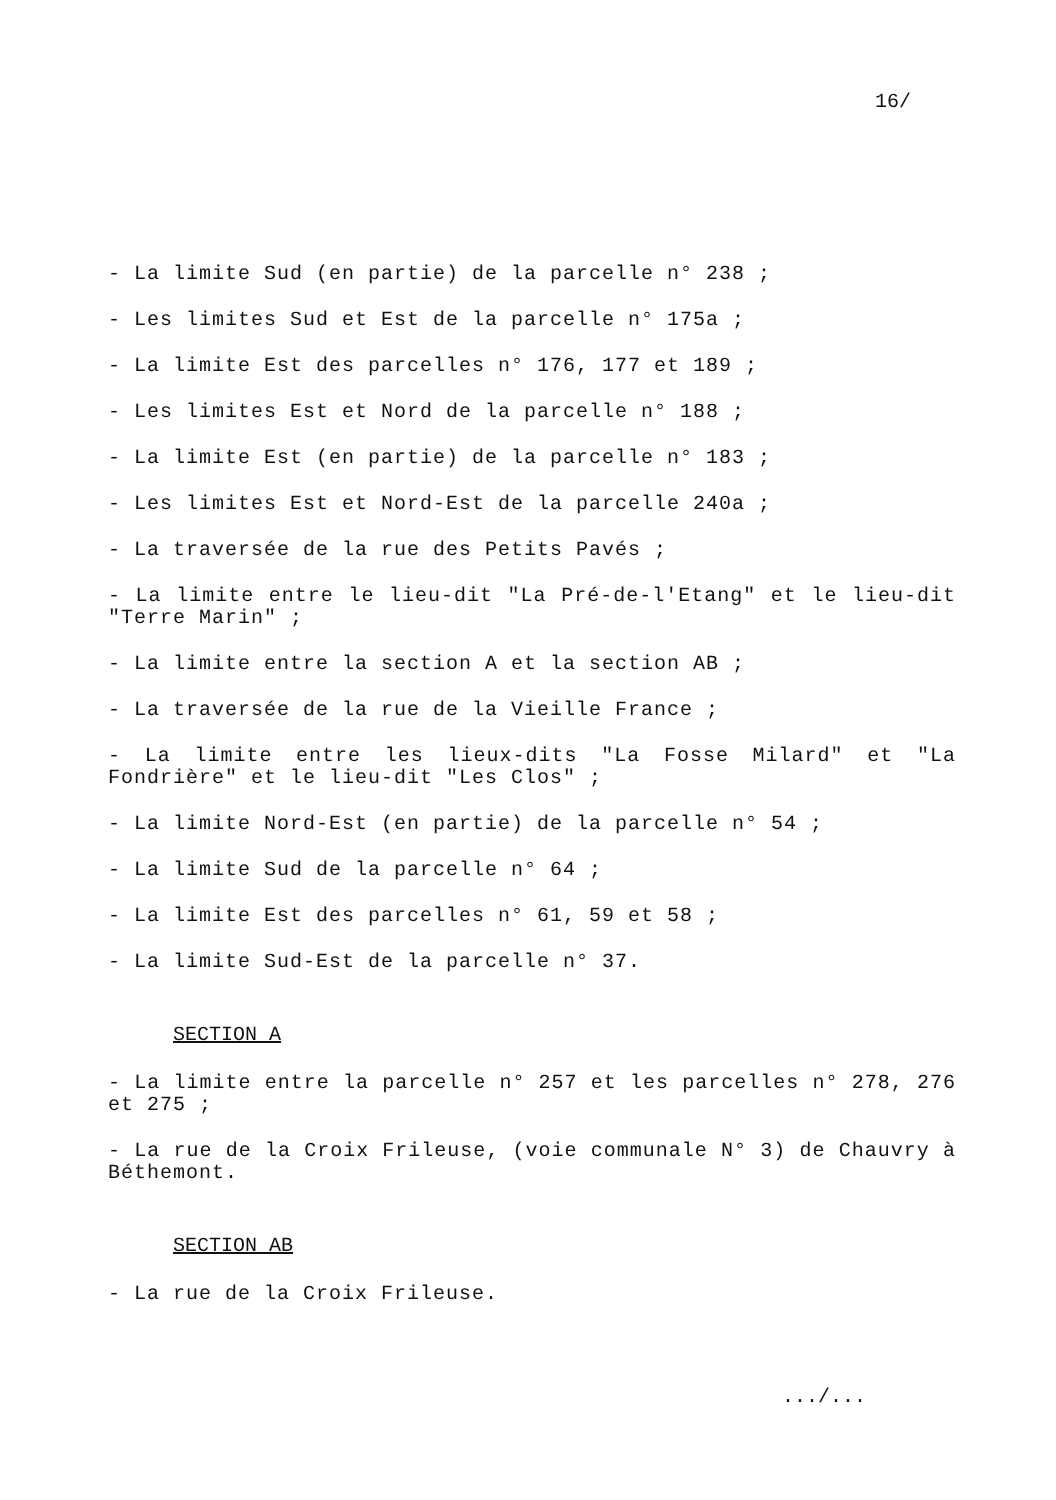16/
- La limite Sud (en partie) de la parcelle n° 238 ;
- Les limites Sud et Est de la parcelle n° 175a ;
- La limite Est des parcelles n° 176, 177 et 189 ;
- Les limites Est et Nord de la parcelle n° 188 ;
- La limite Est (en partie) de la parcelle n° 183 ;
- Les limites Est et Nord-Est de la parcelle 240a ;
- La traversée de la rue des Petits Pavés ;
- La limite entre le lieu-dit "La Pré-de-l'Etang" et le lieu-dit "Terre Marin" ;
- La limite entre la section A et la section AB ;
- La traversée de la rue de la Vieille France ;
- La limite entre les lieux-dits "La Fosse Milard" et "La Fondrière" et le lieu-dit "Les Clos" ;
- La limite Nord-Est (en partie) de la parcelle n° 54 ;
- La limite Sud de la parcelle n° 64 ;
- La limite Est des parcelles n° 61, 59 et 58 ;
- La limite Sud-Est de la parcelle n° 37.
SECTION A
- La limite entre la parcelle n° 257 et les parcelles n° 278, 276 et 275 ;
- La rue de la Croix Frileuse, (voie communale N° 3) de Chauvry à Béthemont.
SECTION AB
- La rue de la Croix Frileuse.
.../...